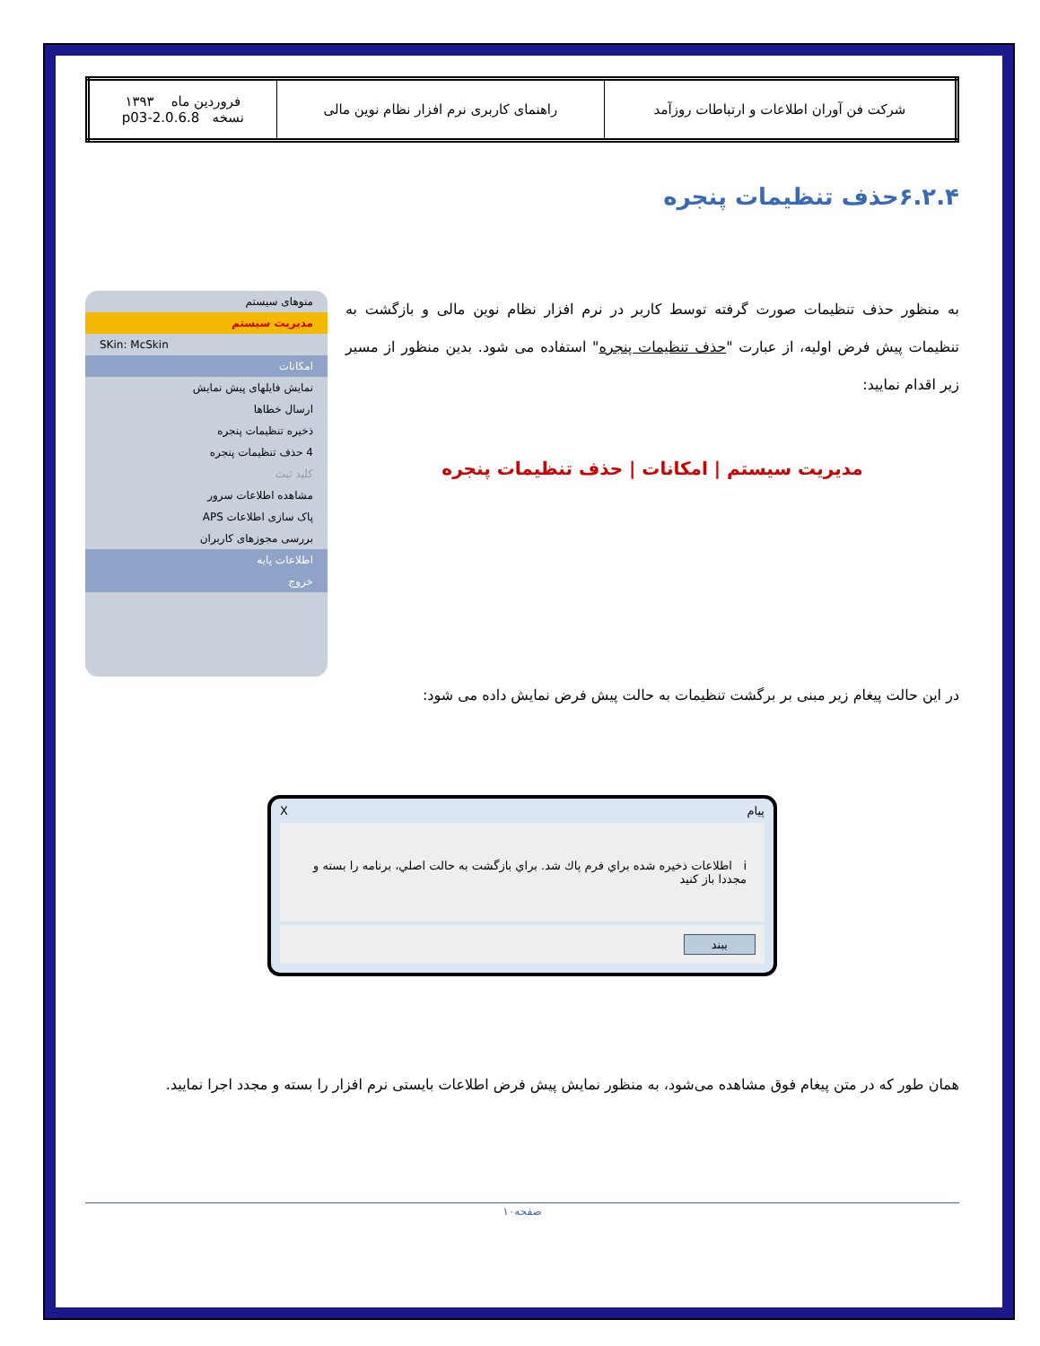| شرکت فن آوران اطلاعات و ارتباطات روزآمد | راهنمای کاربری نرم افزار نظام نوین مالی | فروردین ماه ۱۳۹۳ نسخه 2.0.6.8-p03 |
۶.۲.۴حذف تنظیمات پنجره
به منظور حذف تنظیمات صورت گرفته توسط کاربر در نرم افزار نظام نوین مالی و بازگشت به تنظیمات پیش فرض اولیه، از عبارت "حذف تنظیمات پنجره" استفاده می شود. بدین منظور از مسیر زیر اقدام نمایید:
مدیریت سیستم | امکانات | حذف تنظیمات پنجره
منوهای سیستم
مدیریت سیستم
SKin: McSkin
امکانات
نمایش فایلهای پیش نمایش
ارسال خطاها
ذخیره تنظیمات پنجره
4 حذف تنظیمات پنجره
کلید ثبت
مشاهده اطلاعات سرور
پاک سازی اطلاعات APS
بررسی مجوزهای کاربران
اطلاعات پایه
خروج
در این حالت پیغام زیر مبنی بر برگشت تنظیمات به حالت پیش فرض نمایش داده می شود:
پیام X
i اطلاعات ذخيره شده براي فرم پاك شد. براي بازگشت به حالت اصلي، برنامه را بسته و مجددا باز كنيد
ببند
همان طور که در متن پیغام فوق مشاهده می‌شود، به منظور نمایش پیش فرض اطلاعات بایستی نرم افزار را بسته و مجدد اجرا نمایید.
صفحه۱۰